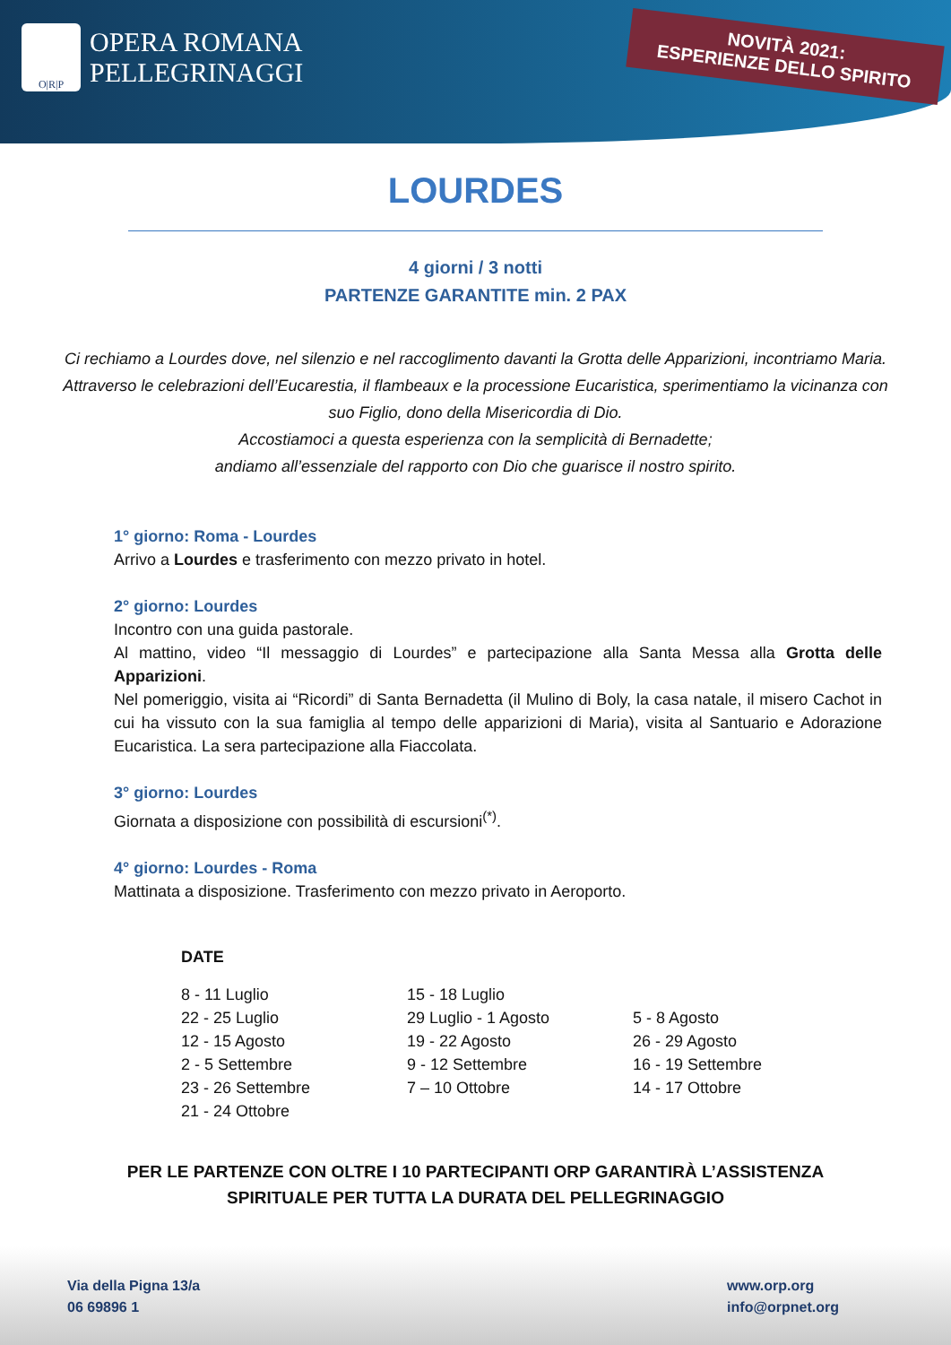O|R|P
OPERA ROMANA
PELLEGRINAGGI
NOVITÀ 2021:
ESPERIENZE DELLO SPIRITO
LOURDES
4 giorni / 3 notti
PARTENZE GARANTITE min. 2 PAX
Ci rechiamo a Lourdes dove, nel silenzio e nel raccoglimento davanti la Grotta delle Apparizioni, incontriamo Maria. Attraverso le celebrazioni dell’Eucarestia, il flambeaux e la processione Eucaristica, sperimentiamo la vicinanza con suo Figlio, dono della Misericordia di Dio.
Accostiamoci a questa esperienza con la semplicità di Bernadette;
andiamo all’essenziale del rapporto con Dio che guarisce il nostro spirito.
1° giorno: Roma - Lourdes
Arrivo a Lourdes e trasferimento con mezzo privato in hotel.
2° giorno: Lourdes
Incontro con una guida pastorale.
Al mattino, video “Il messaggio di Lourdes” e partecipazione alla Santa Messa alla Grotta delle Apparizioni.
Nel pomeriggio, visita ai “Ricordi” di Santa Bernadetta (il Mulino di Boly, la casa natale, il misero Cachot in cui ha vissuto con la sua famiglia al tempo delle apparizioni di Maria), visita al Santuario e Adorazione Eucaristica. La sera partecipazione alla Fiaccolata.
3° giorno: Lourdes
Giornata a disposizione con possibilità di escursioni<sup>(*)</sup>.
4° giorno: Lourdes - Roma
Mattinata a disposizione. Trasferimento con mezzo privato in Aeroporto.
DATE
| 8 - 11 Luglio | 15 - 18 Luglio | |
| 22 - 25 Luglio | 29 Luglio - 1 Agosto | 5 - 8 Agosto |
| 12 - 15 Agosto | 19 - 22 Agosto | 26 - 29 Agosto |
| 2 - 5 Settembre | 9 - 12 Settembre | 16 - 19 Settembre |
| 23 - 26 Settembre | 7 – 10 Ottobre | 14 - 17 Ottobre |
| 21 - 24 Ottobre | | |
PER LE PARTENZE CON OLTRE I 10 PARTECIPANTI ORP GARANTIRÀ L’ASSISTENZA
SPIRITUALE PER TUTTA LA DURATA DEL PELLEGRINAGGIO
Via della Pigna 13/a
06 69896 1
www.orp.org
info@orpnet.org